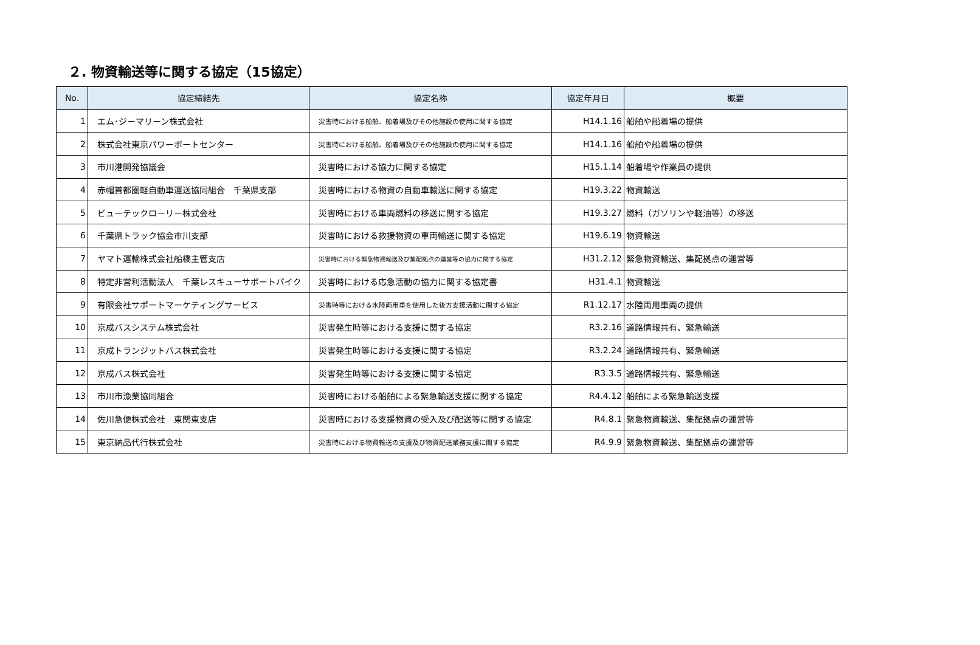２. 物資輸送等に関する協定（15協定）
| No. | 協定締結先 | 協定名称 | 協定年月日 | 概要 |
| --- | --- | --- | --- | --- |
| 1 | エム･ジーマリーン株式会社 | 災害時における船舶、船着場及びその他施設の使用に関する協定 | H14.1.16 | 船舶や船着場の提供 |
| 2 | 株式会社東京パワーボートセンター | 災害時における船舶、船着場及びその他施設の使用に関する協定 | H14.1.16 | 船舶や船着場の提供 |
| 3 | 市川港開発協議会 | 災害時における協力に関する協定 | H15.1.14 | 船着場や作業員の提供 |
| 4 | 赤帽首都圏軽自動車運送協同組合 千葉県支部 | 災害時における物資の自動車輸送に関する協定 | H19.3.22 | 物資輸送 |
| 5 | ビューテックローリー株式会社 | 災害時における車両燃料の移送に関する協定 | H19.3.27 | 燃料（ガソリンや軽油等）の移送 |
| 6 | 千葉県トラック協会市川支部 | 災害時における救援物資の車両輸送に関する協定 | H19.6.19 | 物資輸送 |
| 7 | ヤマト運輸株式会社船橋主管支店 | 災害時における緊急物資輸送及び集配拠点の運営等の協力に関する協定 | H31.2.12 | 緊急物資輸送、集配拠点の運営等 |
| 8 | 特定非営利活動法人 千葉レスキューサポートバイク | 災害時における応急活動の協力に関する協定書 | H31.4.1 | 物資輸送 |
| 9 | 有限会社サポートマーケティングサービス | 災害時等における水陸両用車を使用した後方支援活動に関する協定 | R1.12.17 | 水陸両用車両の提供 |
| 10 | 京成バスシステム株式会社 | 災害発生時等における支援に関する協定 | R3.2.16 | 道路情報共有、緊急輸送 |
| 11 | 京成トランジットバス株式会社 | 災害発生時等における支援に関する協定 | R3.2.24 | 道路情報共有、緊急輸送 |
| 12 | 京成バス株式会社 | 災害発生時等における支援に関する協定 | R3.3.5 | 道路情報共有、緊急輸送 |
| 13 | 市川市漁業協同組合 | 災害時における船舶による緊急輸送支援に関する協定 | R4.4.12 | 船舶による緊急輸送支援 |
| 14 | 佐川急便株式会社 東関東支店 | 災害時における支援物資の受入及び配送等に関する協定 | R4.8.1 | 緊急物資輸送、集配拠点の運営等 |
| 15 | 東京納品代行株式会社 | 災害時における物資輸送の支援及び物資配送業務支援に関する協定 | R4.9.9 | 緊急物資輸送、集配拠点の運営等 |